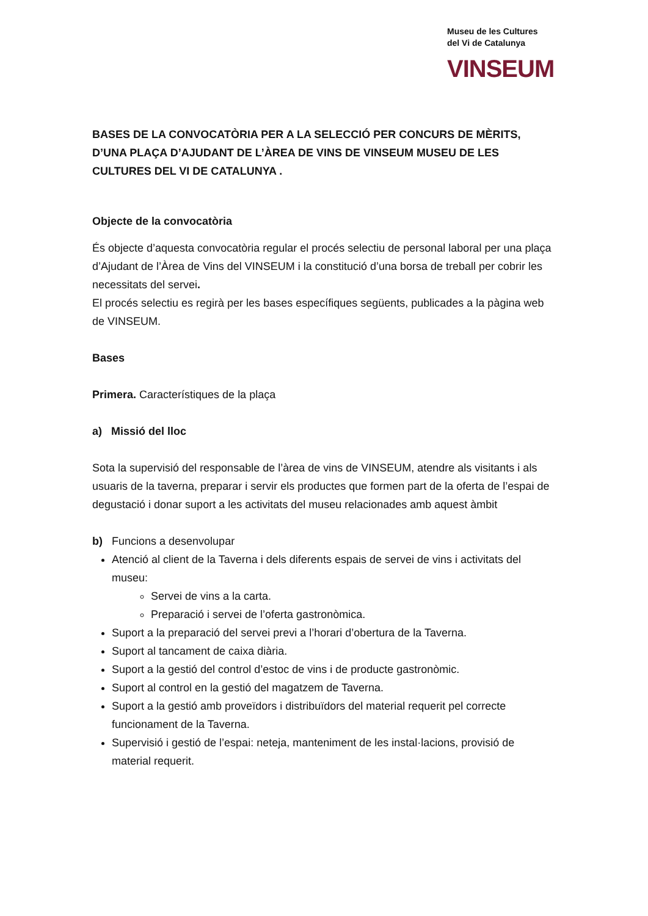Museu de les Cultures
del Vi de Catalunya
VINSEUM
BASES DE LA CONVOCATÒRIA PER A LA SELECCIÓ PER CONCURS DE MÈRITS, D’UNA PLAÇA D’AJUDANT DE L’ÀREA DE VINS DE VINSEUM MUSEU DE LES CULTURES DEL VI DE CATALUNYA .
Objecte de la convocatòria
És objecte d’aquesta convocatòria regular el procés selectiu de personal laboral per una plaça d’Ajudant de l’Àrea de Vins del VINSEUM i la constitució d’una borsa de treball per cobrir les necessitats del servei.
El procés selectiu es regirà per les bases específiques següents, publicades a la pàgina web de VINSEUM.
Bases
Primera. Característiques de la plaça
a) Missió del lloc
Sota la supervisió del responsable de l’àrea de vins de VINSEUM, atendre als visitants i als usuaris de la taverna, preparar i servir els productes que formen part de la oferta de l’espai de degustació i donar suport a les activitats del museu relacionades amb aquest àmbit
b) Funcions a desenvolupar
Atenció al client de la Taverna i dels diferents espais de servei de vins i activitats del museu:
Servei de vins a la carta.
Preparació i servei de l’oferta gastronòmica.
Suport a la preparació del servei previ a l’horari d’obertura de la Taverna.
Suport al tancament de caixa diària.
Suport a la gestió del control d’estoc de vins i de producte gastronòmic.
Suport al control en la gestió del magatzem de Taverna.
Suport a la gestió amb proveïdors i distribuïdors del material requerit pel correcte funcionament de la Taverna.
Supervisió i gestió de l’espai: neteja, manteniment de les instal·lacions, provisió de material requerit.